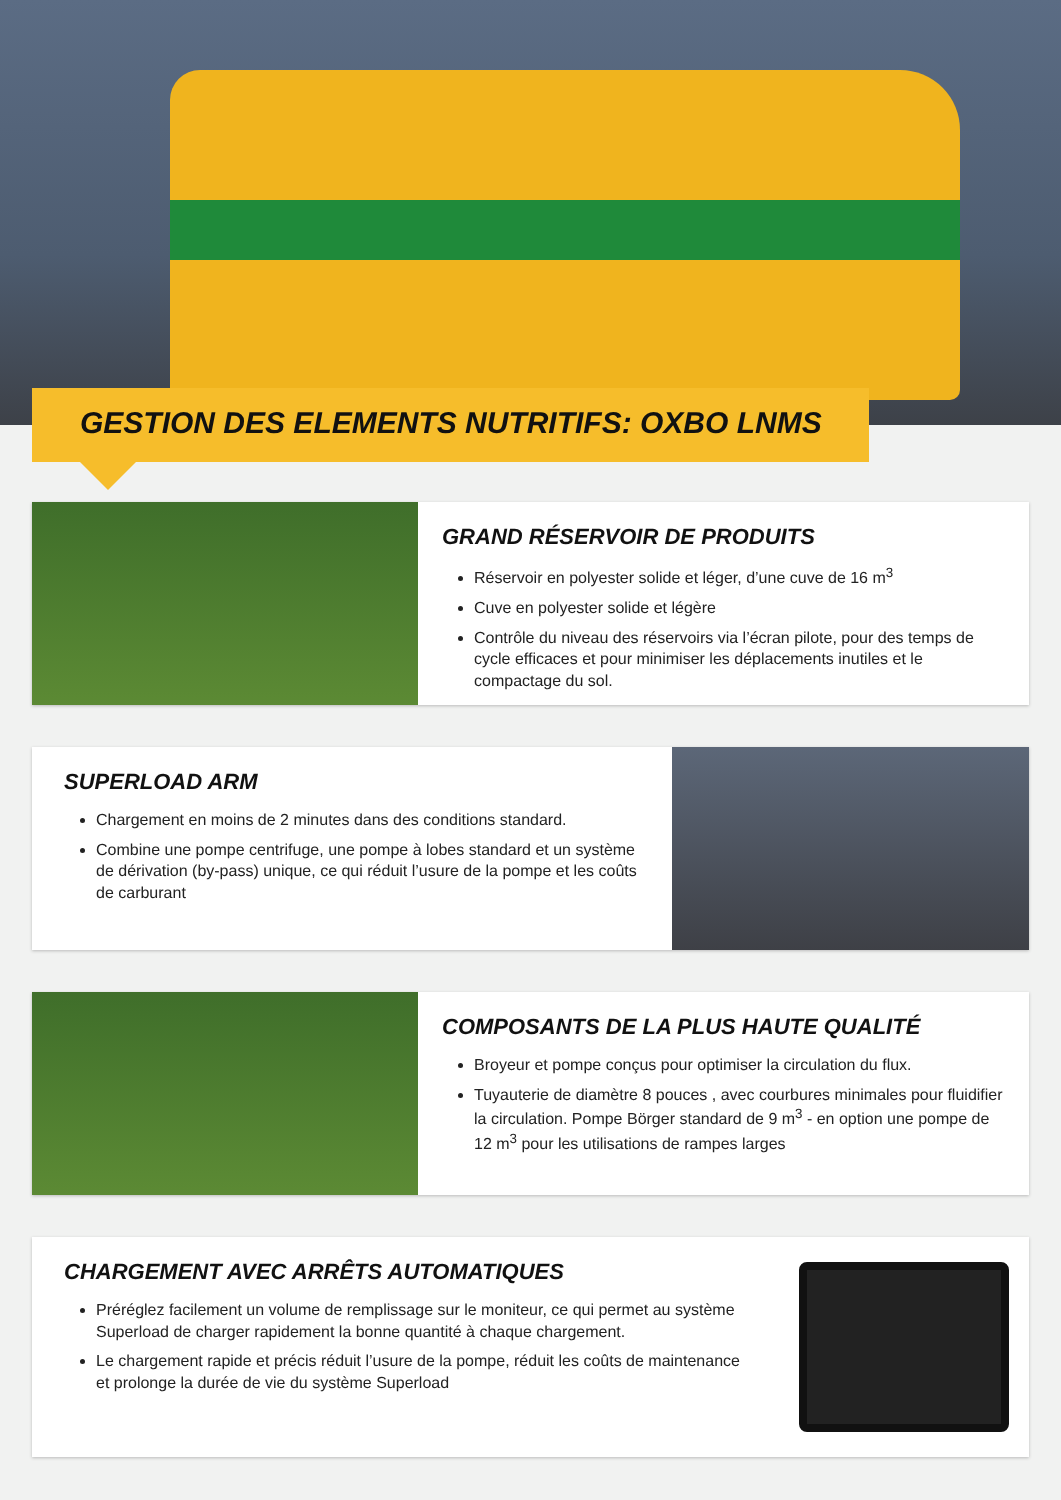GESTION DES ELEMENTS NUTRITIFS: OXBO LNMS
GRAND RÉSERVOIR DE PRODUITS
Réservoir en polyester solide et léger, d’une cuve de 16 m<sup>3</sup>
Cuve en polyester solide et légère
Contrôle du niveau des réservoirs via l’écran pilote, pour des temps de cycle efficaces et pour minimiser les déplacements inutiles et le compactage du sol.
SUPERLOAD ARM
Chargement en moins de 2 minutes dans des conditions standard.
Combine une pompe centrifuge, une pompe à lobes standard et un système de dérivation (by-pass) unique, ce qui réduit l’usure de la pompe et les coûts de carburant
COMPOSANTS DE LA PLUS HAUTE QUALITÉ
Broyeur et pompe conçus pour optimiser la circulation du flux.
Tuyauterie de diamètre 8 pouces , avec courbures minimales pour fluidifier la circulation. Pompe Börger standard de 9 m<sup>3</sup> - en option une pompe de 12 m<sup>3</sup> pour les utilisations de rampes larges
CHARGEMENT AVEC ARRÊTS AUTOMATIQUES
Préréglez facilement un volume de remplissage sur le moniteur, ce qui permet au système Superload de charger rapidement la bonne quantité à chaque chargement.
Le chargement rapide et précis réduit l’usure de la pompe, réduit les coûts de maintenance et prolonge la durée de vie du système Superload